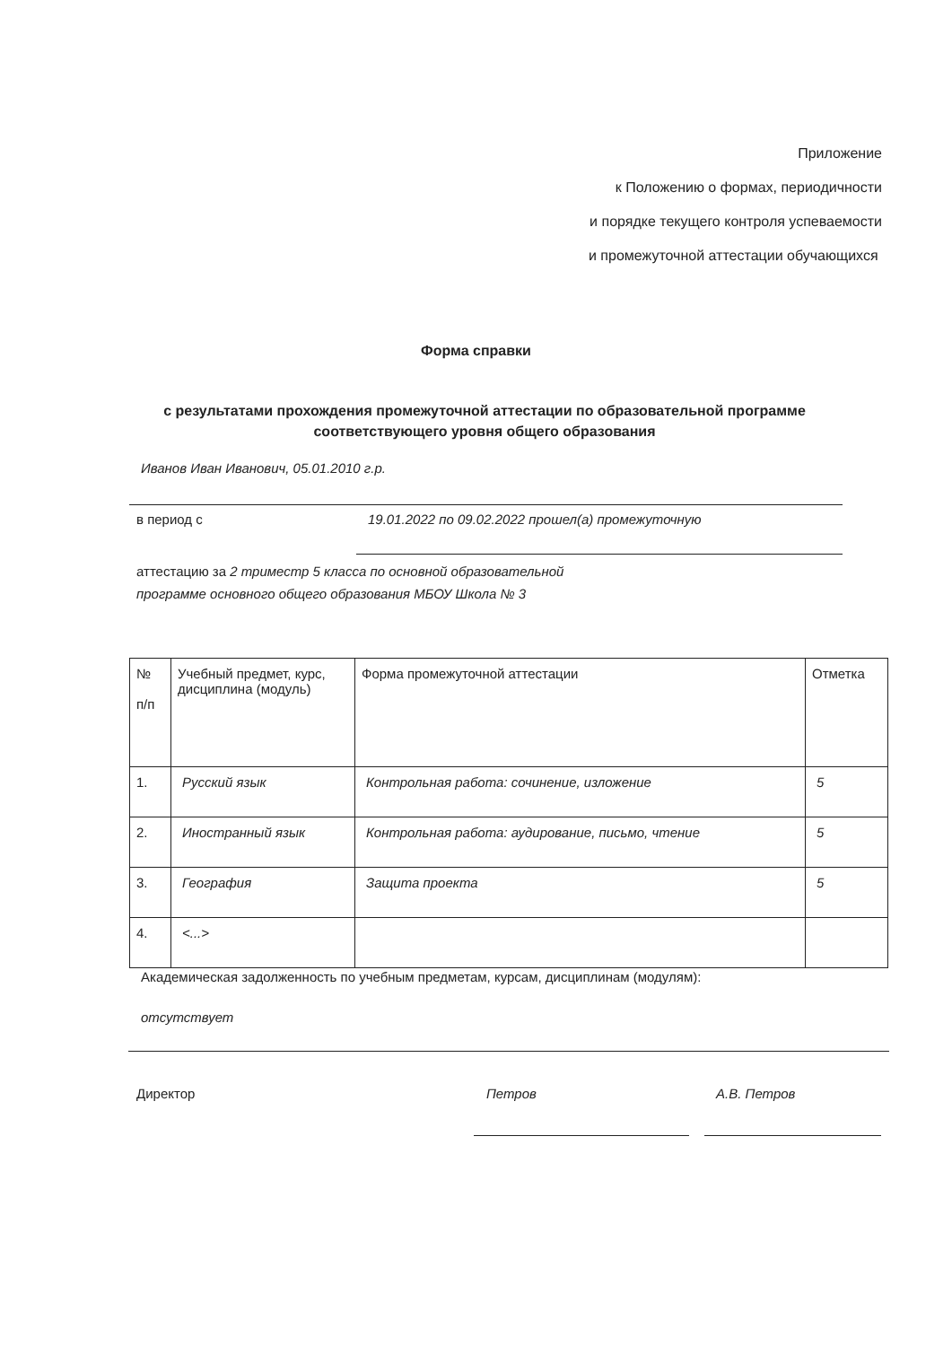Приложение
к Положению о формах, периодичности
и порядке текущего контроля успеваемости
и промежуточной аттестации обучающихся
Форма справки
с результатами прохождения промежуточной аттестации по образовательной программе соответствующего уровня общего образования
Иванов Иван Иванович, 05.01.2010 г.р.
в период с
19.01.2022 по 09.02.2022 прошел(а) промежуточную
аттестацию за 2 триместр 5 класса по основной образовательной
программе основного общего образования МБОУ Школа № 3
| № п/п | Учебный предмет, курс, дисциплина (модуль) | Форма промежуточной аттестации | Отметка |
| 1. | Русский язык | Контрольная работа: сочинение, изложение | 5 |
| 2. | Иностранный язык | Контрольная работа: аудирование, письмо, чтение | 5 |
| 3. | География | Защита проекта | 5 |
| 4. | <...> | | |
Академическая задолженность по учебным предметам, курсам, дисциплинам (модулям):
отсутствует
Директор Петров А.В. Петров